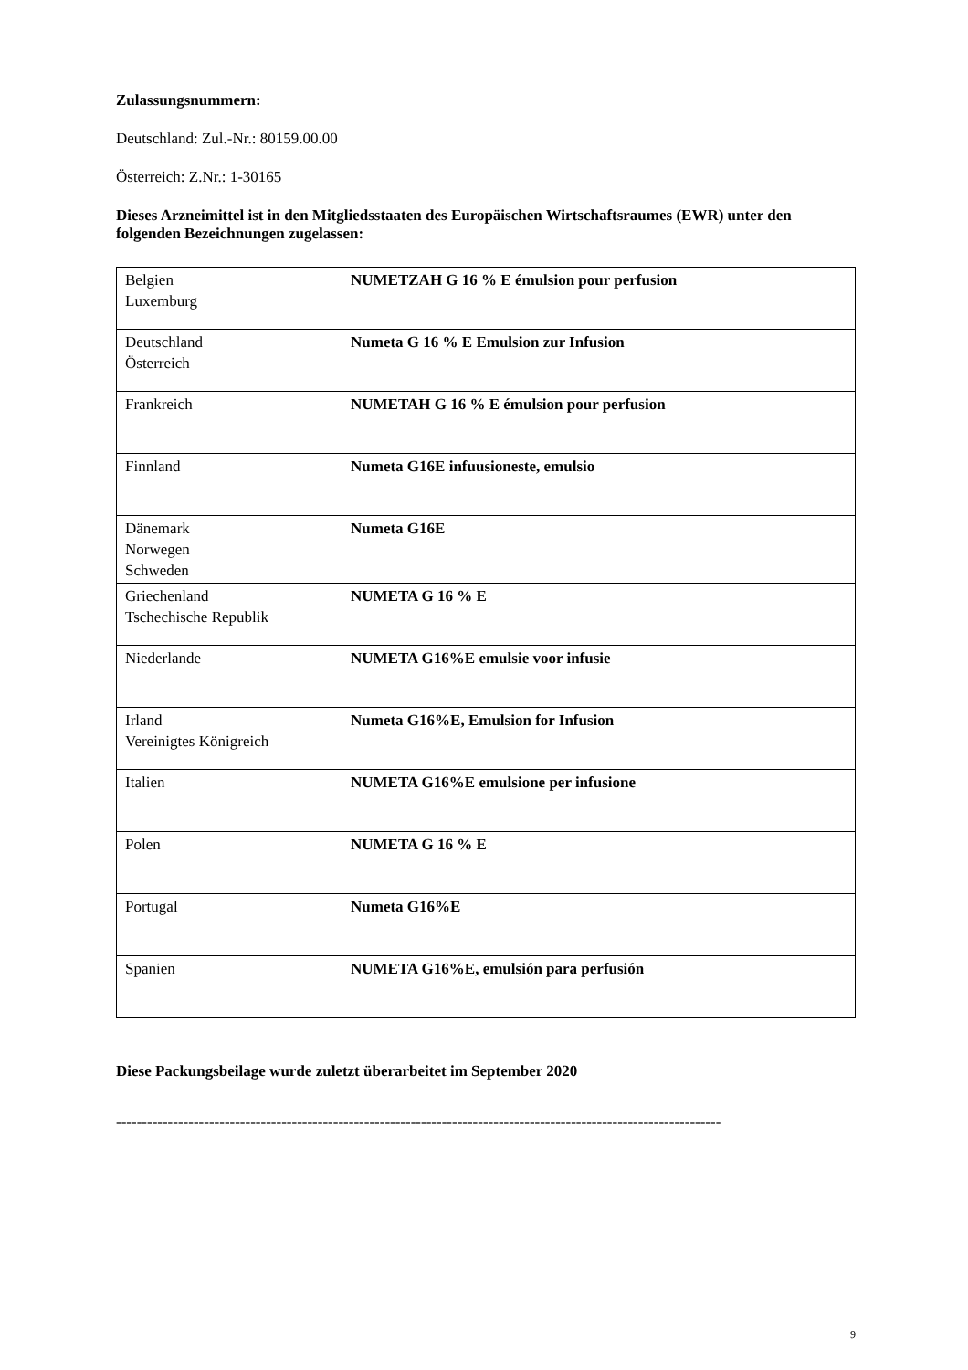Zulassungsnummern:
Deutschland: Zul.-Nr.: 80159.00.00
Österreich: Z.Nr.: 1-30165
Dieses Arzneimittel ist in den Mitgliedsstaaten des Europäischen Wirtschaftsraumes (EWR) unter den folgenden Bezeichnungen zugelassen:
| Belgien Luxemburg | NUMETZAH G 16 % E émulsion pour perfusion |
| Deutschland Österreich | Numeta G 16 % E Emulsion zur Infusion |
| Frankreich | NUMETAH G 16 % E émulsion pour perfusion |
| Finnland | Numeta G16E infuusioneste, emulsio |
| Dänemark Norwegen Schweden | Numeta G16E |
| Griechenland Tschechische Republik | NUMETA G 16 % E |
| Niederlande | NUMETA G16%E emulsie voor infusie |
| Irland Vereinigtes Königreich | Numeta G16%E, Emulsion for Infusion |
| Italien | NUMETA G16%E emulsione per infusione |
| Polen | NUMETA G 16 % E |
| Portugal | Numeta G16%E |
| Spanien | NUMETA G16%E, emulsión para perfusión |
Diese Packungsbeilage wurde zuletzt überarbeitet im September 2020
---------------------------------------------------------------------------------------------------------------------
9